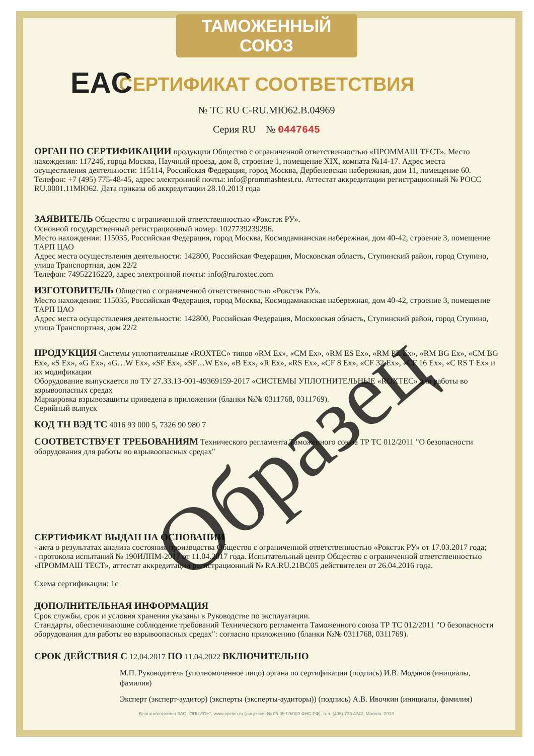ТАМОЖЕННЫЙ СОЮЗ
СЕРТИФИКАТ СООТВЕТСТВИЯ
EAC
№ ТС RU C-RU.МЮ62.В.04969
Серия RU № 0447645
ОРГАН ПО СЕРТИФИКАЦИИ
продукции Общество с ограниченной ответственностью «ПРОММАШ ТЕСТ». Место нахождения: 117246, город Москва, Научный проезд, дом 8, строение 1, помещение XIX, комната №14-17. Адрес места осуществления деятельности: 115114, Российская Федерация, город Москва, Дербеневская набережная, дом 11, помещение 60. Телефон: +7 (495) 775-48-45, адрес электронной почты: info@prommashtest.ru. Аттестат аккредитации регистрационный № РОСС RU.0001.11МЮ62. Дата приказа об аккредитации 28.10.2013 года
ЗАЯВИТЕЛЬ
Общество с ограниченной ответственностью «Рокстэк РУ».
Основной государственный регистрационный номер: 1027739239296.
Место нахождения: 115035, Российская Федерация, город Москва, Космодамианская набережная, дом 40-42, строение 3, помещение ТАРП ЦАО
Адрес места осуществления деятельности: 142800, Российская Федерация, Московская область, Ступинский район, город Ступино, улица Транспортная, дом 22/2
Телефон: 74952216220, адрес электронной почты: info@ru.roxtec.com
ИЗГОТОВИТЕЛЬ
Общество с ограниченной ответственностью «Рокстэк РУ».
Место нахождения: 115035, Российская Федерация, город Москва, Космодамианская набережная, дом 40-42, строение 3, помещение ТАРП ЦАО
Адрес места осуществления деятельности: 142800, Российская Федерация, Московская область, Ступинский район, город Ступино, улица Транспортная, дом 22/2
ПРОДУКЦИЯ
Системы уплотнительные «ROXTEC» типов «RM Ex», «CM Ex», «RM ES Ex», «RM PE Ex», «RM BG Ex», «CM BG Ex», «S Ex», «G Ex», «G…W Ex», «SF Ex», «SF…W Ex», «B Ex», «R Ex», «RS Ex», «CF 8 Ex», «CF 32 Ex», «CF 16 Ex», «C RS T Ex» и их модификации
Оборудование выпускается по ТУ 27.33.13-001-49369159-2017 «СИСТЕМЫ УПЛОТНИТЕЛЬНЫЕ «ROXTEC» для работы во взрывоопасных средах
Маркировка взрывозащиты приведена в приложении (бланки №№ 0311768, 0311769).
Серийный выпуск
КОД ТН ВЭД ТС
4016 93 000 5, 7326 90 980 7
СООТВЕТСТВУЕТ ТРЕБОВАНИЯМ
Технического регламента Таможенного союза ТР ТС 012/2011 "О безопасности оборудования для работы во взрывоопасных средах"
СЕРТИФИКАТ ВЫДАН НА ОСНОВАНИИ
- акта о результатах анализа состояния производства Общество с ограниченной ответственностью «Рокстэк РУ» от 17.03.2017 года;
- протокола испытаний № 190ИЛПМ-2017 от 11.04.2017 года. Испытательный центр Общество с ограниченной ответственностью «ПРОММАШ ТЕСТ», аттестат аккредитации регистрационный № RA.RU.21ВС05 действителен от 26.04.2016 года.
Схема сертификации: 1с
ДОПОЛНИТЕЛЬНАЯ ИНФОРМАЦИЯ
Срок службы, срок и условия хранения указаны в Руководстве по эксплуатации.
Стандарты, обеспечивающие соблюдение требований Технического регламента Таможенного союза ТР ТС 012/2011 "О безопасности оборудования для работы во взрывоопасных средах": согласно приложению (бланки №№ 0311768, 0311769).
СРОК ДЕЙСТВИЯ С
12.04.2017
ПО
11.04.2022
ВКЛЮЧИТЕЛЬНО
М.П. Руководитель (уполномоченное лицо) органа по сертификации (подпись) И.В. Модянов (инициалы, фамилия)
Эксперт (эксперт-аудитор) (эксперты (эксперты-аудиторы)) (подпись) А.В. Ивочкин (инициалы, фамилия)
Бланк изготовлен ЗАО "ОПЦИОН", www.opcion.ru (лицензия № 05-05-09/003 ФНС РФ), тел. (495) 726 4742, Москва, 2013
Образец